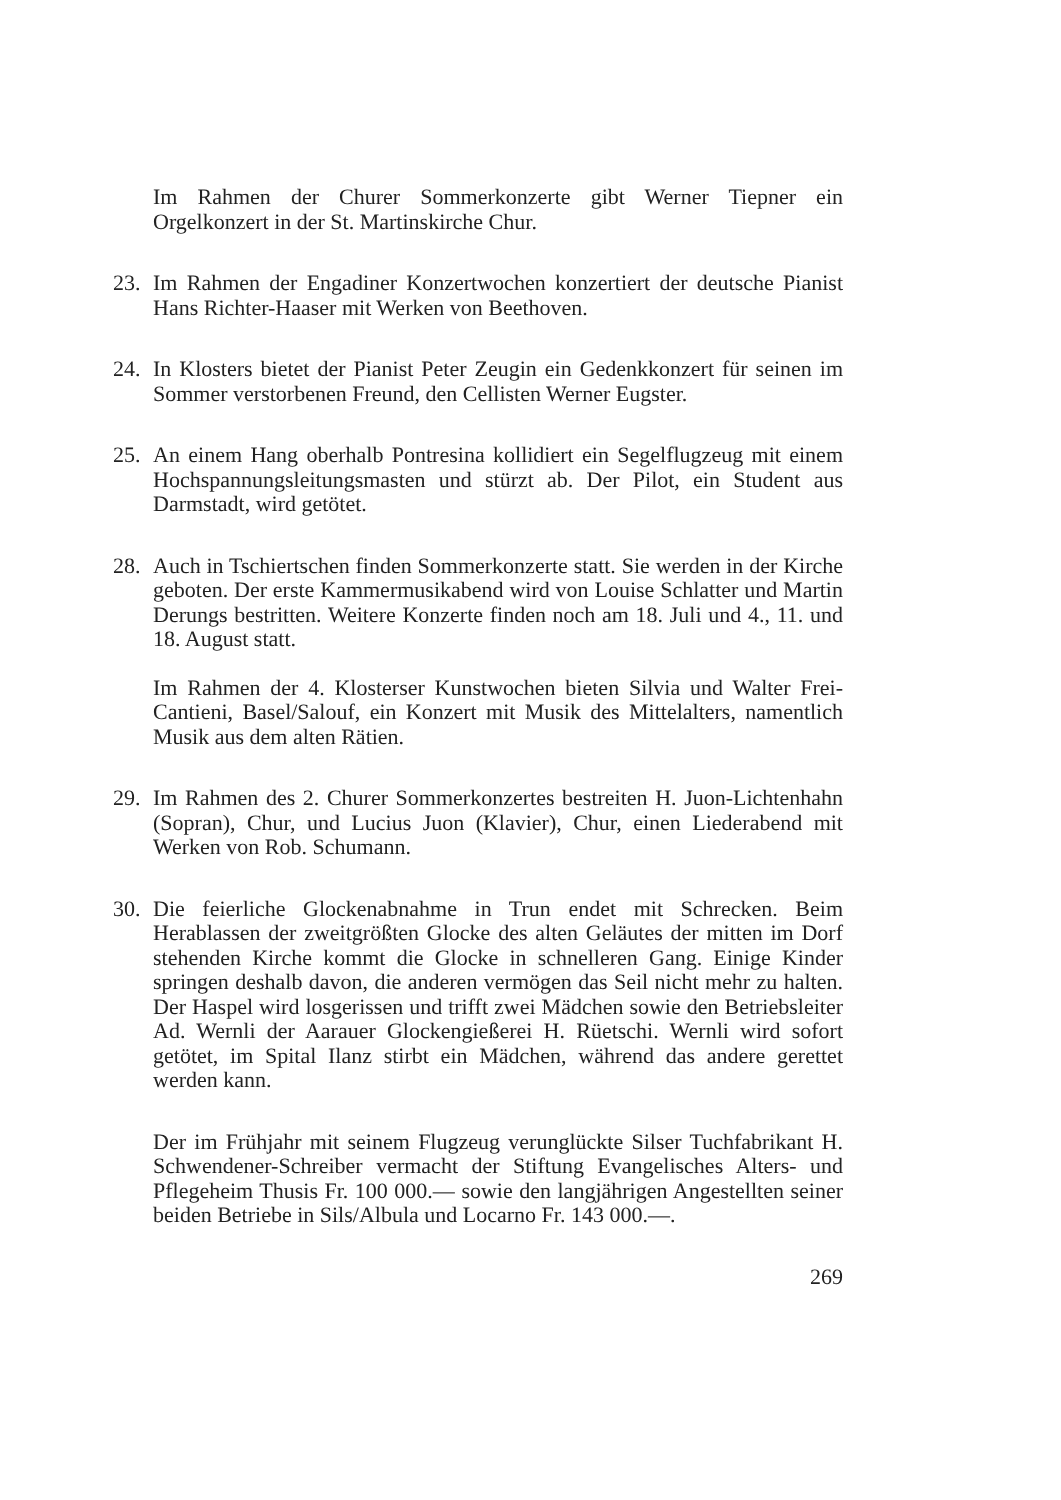Im Rahmen der Churer Sommerkonzerte gibt Werner Tiepner ein Orgelkonzert in der St. Martinskirche Chur.
23. Im Rahmen der Engadiner Konzertwochen konzertiert der deutsche Pianist Hans Richter-Haaser mit Werken von Beethoven.
24. In Klosters bietet der Pianist Peter Zeugin ein Gedenkkonzert für seinen im Sommer verstorbenen Freund, den Cellisten Werner Eugster.
25. An einem Hang oberhalb Pontresina kollidiert ein Segelflugzeug mit einem Hochspannungsleitungsmasten und stürzt ab. Der Pilot, ein Student aus Darmstadt, wird getötet.
28. Auch in Tschiertschen finden Sommerkonzerte statt. Sie werden in der Kirche geboten. Der erste Kammermusikabend wird von Louise Schlatter und Martin Derungs bestritten. Weitere Konzerte finden noch am 18. Juli und 4., 11. und 18. August statt.
Im Rahmen der 4. Klosterser Kunstwochen bieten Silvia und Walter Frei-Cantieni, Basel/Salouf, ein Konzert mit Musik des Mittelalters, namentlich Musik aus dem alten Rätien.
29. Im Rahmen des 2. Churer Sommerkonzertes bestreiten H. Juon-Lichtenhahn (Sopran), Chur, und Lucius Juon (Klavier), Chur, einen Liederabend mit Werken von Rob. Schumann.
30. Die feierliche Glockenabnahme in Trun endet mit Schrecken. Beim Herablassen der zweitgrößten Glocke des alten Geläutes der mitten im Dorf stehenden Kirche kommt die Glocke in schnelleren Gang. Einige Kinder springen deshalb davon, die anderen vermögen das Seil nicht mehr zu halten. Der Haspel wird losgerissen und trifft zwei Mädchen sowie den Betriebsleiter Ad. Wernli der Aarauer Glockengießerei H. Rüetschi. Wernli wird sofort getötet, im Spital Ilanz stirbt ein Mädchen, während das andere gerettet werden kann.
Der im Frühjahr mit seinem Flugzeug verunglückte Silser Tuchfabrikant H. Schwendener-Schreiber vermacht der Stiftung Evangelisches Alters- und Pflegeheim Thusis Fr. 100 000.— sowie den langjährigen Angestellten seiner beiden Betriebe in Sils/Albula und Locarno Fr. 143 000.—.
269